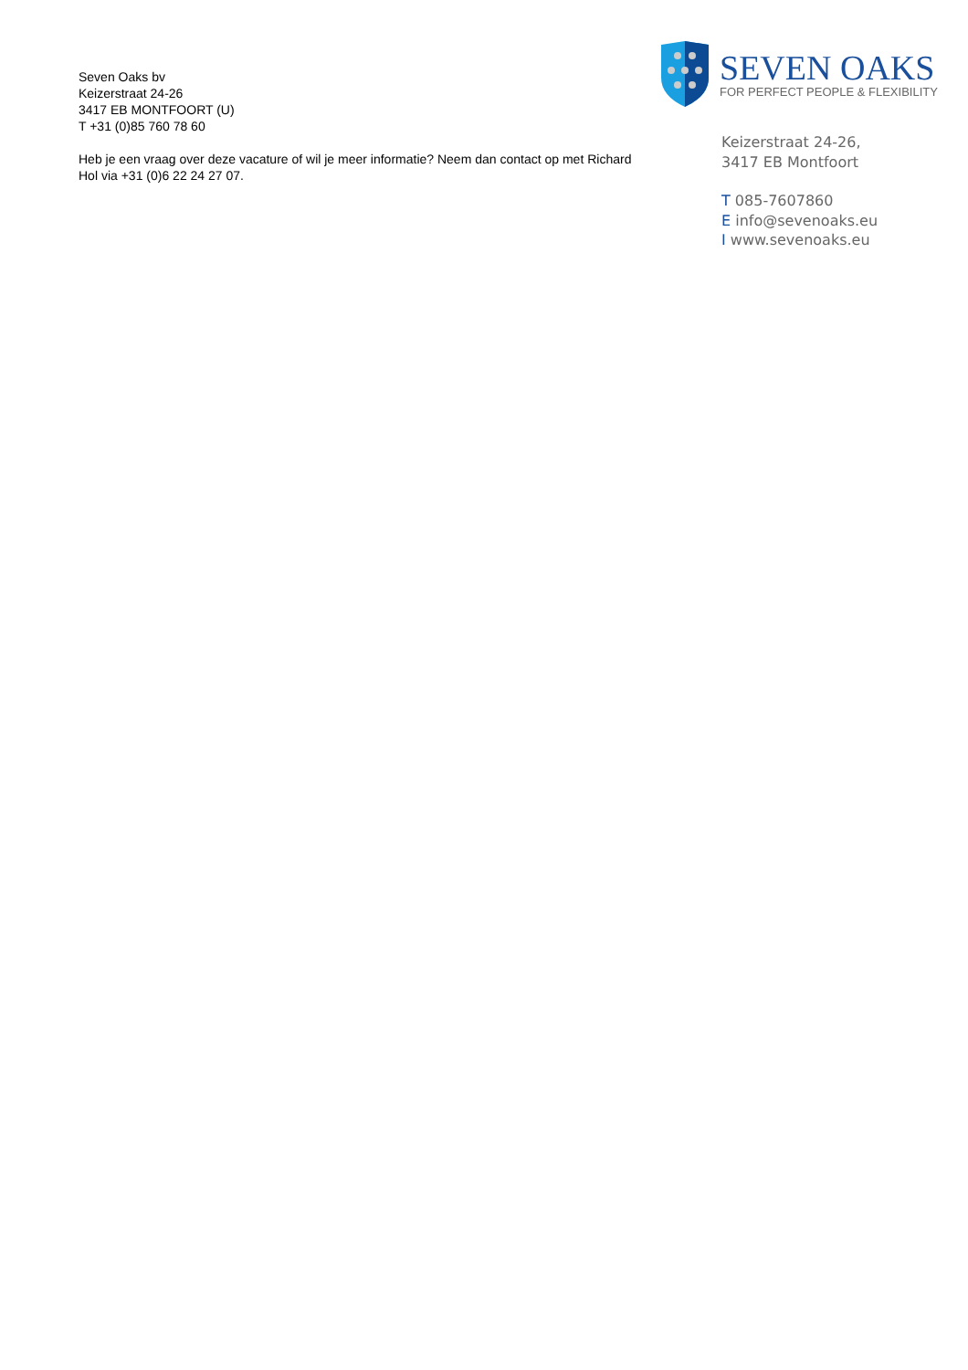Seven Oaks bv
Keizerstraat 24-26
3417 EB MONTFOORT (U)
T +31 (0)85 760 78 60
Heb je een vraag over deze vacature of wil je meer informatie? Neem dan contact op met Richard Hol via +31 (0)6 22 24 27 07.
SEVEN OAKS
FOR PERFECT PEOPLE & FLEXIBILITY
Keizerstraat 24-26,
3417 EB Montfoort
T 085-7607860
E info@sevenoaks.eu
I www.sevenoaks.eu